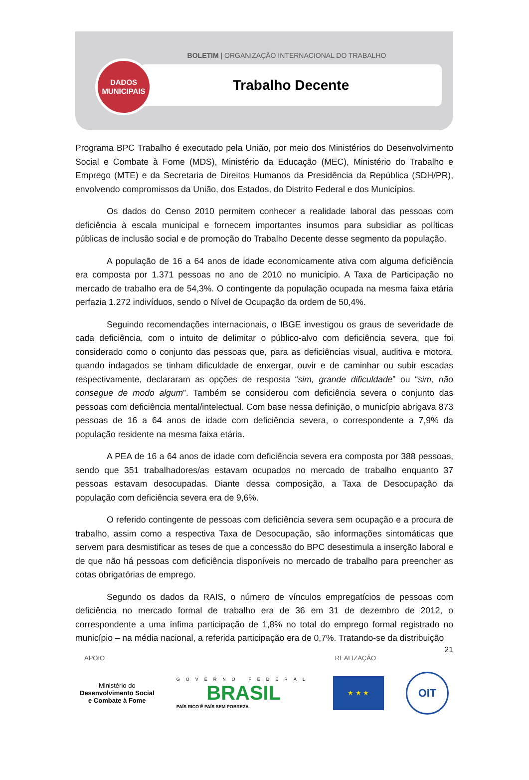BOLETIM | ORGANIZAÇÃO INTERNACIONAL DO TRABALHO
Trabalho Decente
DADOS
MUNICIPAIS
Programa BPC Trabalho é executado pela União, por meio dos Ministérios do Desenvolvimento Social e Combate à Fome (MDS), Ministério da Educação (MEC), Ministério do Trabalho e Emprego (MTE) e da Secretaria de Direitos Humanos da Presidência da República (SDH/PR), envolvendo compromissos da União, dos Estados, do Distrito Federal e dos Municípios.
Os dados do Censo 2010 permitem conhecer a realidade laboral das pessoas com deficiência à escala municipal e fornecem importantes insumos para subsidiar as políticas públicas de inclusão social e de promoção do Trabalho Decente desse segmento da população.
A população de 16 a 64 anos de idade economicamente ativa com alguma deficiência era composta por 1.371 pessoas no ano de 2010 no município. A Taxa de Participação no mercado de trabalho era de 54,3%. O contingente da população ocupada na mesma faixa etária perfazia 1.272 indivíduos, sendo o Nível de Ocupação da ordem de 50,4%.
Seguindo recomendações internacionais, o IBGE investigou os graus de severidade de cada deficiência, com o intuito de delimitar o público-alvo com deficiência severa, que foi considerado como o conjunto das pessoas que, para as deficiências visual, auditiva e motora, quando indagados se tinham dificuldade de enxergar, ouvir e de caminhar ou subir escadas respectivamente, declararam as opções de resposta “sim, grande dificuldade” ou “sim, não consegue de modo algum”. Também se considerou com deficiência severa o conjunto das pessoas com deficiência mental/intelectual. Com base nessa definição, o município abrigava 873 pessoas de 16 a 64 anos de idade com deficiência severa, o correspondente a 7,9% da população residente na mesma faixa etária.
A PEA de 16 a 64 anos de idade com deficiência severa era composta por 388 pessoas, sendo que 351 trabalhadores/as estavam ocupados no mercado de trabalho enquanto 37 pessoas estavam desocupadas. Diante dessa composição, a Taxa de Desocupação da população com deficiência severa era de 9,6%.
O referido contingente de pessoas com deficiência severa sem ocupação e a procura de trabalho, assim como a respectiva Taxa de Desocupação, são informações sintomáticas que servem para desmistificar as teses de que a concessão do BPC desestimula a inserção laboral e de que não há pessoas com deficiência disponíveis no mercado de trabalho para preencher as cotas obrigatórias de emprego.
Segundo os dados da RAIS, o número de vínculos empregatícios de pessoas com deficiência no mercado formal de trabalho era de 36 em 31 de dezembro de 2012, o correspondente a uma ínfima participação de 1,8% no total do emprego formal registrado no município – na média nacional, a referida participação era de 0,7%. Tratando-se da distribuição
21
APOIO REALIZAÇÃO
Ministério do
Desenvolvimento Social
e Combate à Fome
GOVERNO FEDERAL
BRASIL
PAÍS RICO É PAÍS SEM POBREZA
★ ★ ★
OIT